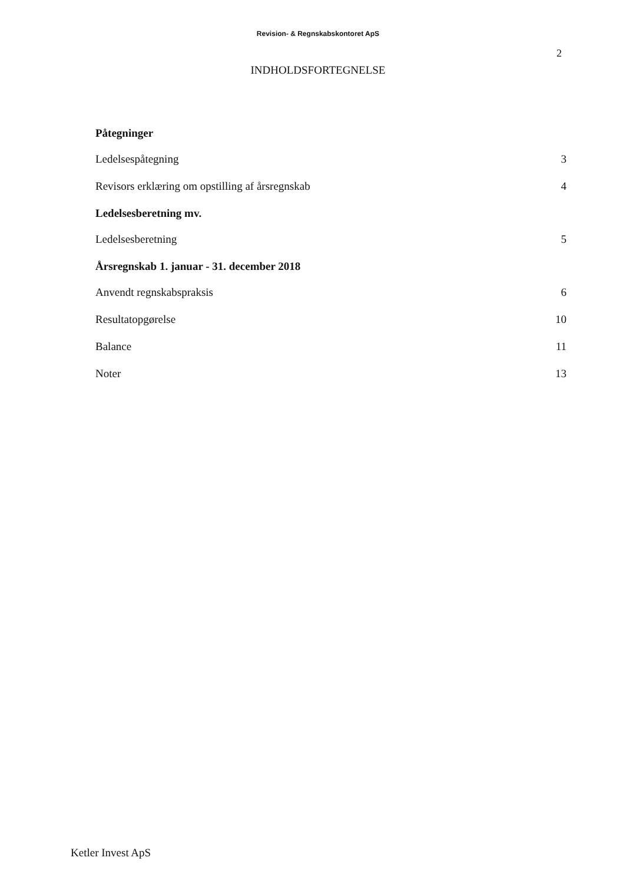Revision- & Regnskabskontoret ApS
2
INDHOLDSFORTEGNELSE
Påtegninger
Ledelsespåtegning 3
Revisors erklæring om opstilling af årsregnskab 4
Ledelsesberetning mv.
Ledelsesberetning 5
Årsregnskab 1. januar - 31. december 2018
Anvendt regnskabspraksis 6
Resultatopgørelse 10
Balance 11
Noter 13
Ketler Invest ApS